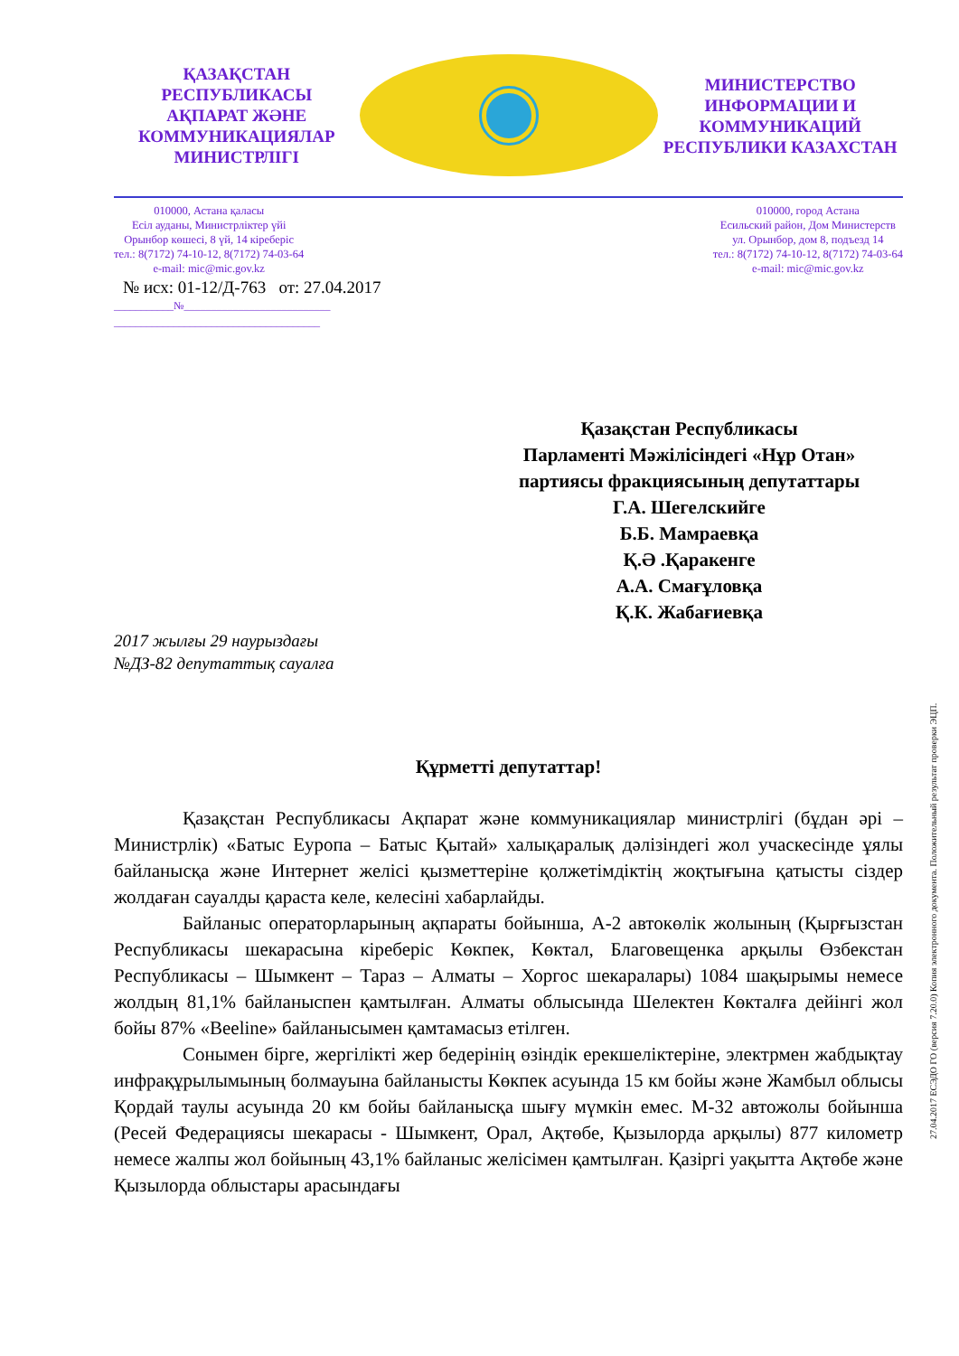ҚАЗАҚСТАН РЕСПУБЛИКАСЫ
АҚПАРАТ ЖӘНЕ
КОММУНИКАЦИЯЛАР
МИНИСТРЛІГІ
МИНИСТЕРСТВО
ИНФОРМАЦИИ И
КОММУНИКАЦИЙ
РЕСПУБЛИКИ КАЗАХСТАН
010000, Астана қаласы
Есіл ауданы, Министрліктер үйі
Орынбор көшесі, 8 үй, 14 кіреберіс
тел.: 8(7172) 74-10-12, 8(7172) 74-03-64
e-mail: mic@mic.gov.kz
010000, город Астана
Есильский район, Дом Министерств
ул. Орынбор, дом 8, подъезд 14
тел.: 8(7172) 74-10-12, 8(7172) 74-03-64
e-mail: mic@mic.gov.kz
№ исх: 01-12/Д-763 от: 27.04.2017
___________№___________________________
______________________________________
Қазақстан Республикасы
Парламенті Мәжілісіндегі «Нұр Отан»
партиясы фракциясының депутаттары
Г.А. Шегелскийге
Б.Б. Мамраевқа
Қ.Ә .Қаракенге
А.А. Смағұловқа
Қ.К. Жабағиевқа
2017 жылғы 29 наурыздағы
№ДЗ-82 депутаттық сауалға
Құрметті депутаттар!
Қазақстан Республикасы Ақпарат және коммуникациялар министрлігі (бұдан әрі – Министрлік) «Батыс Еуропа – Батыс Қытай» халықаралық дәлізіндегі жол учаскесінде ұялы байланысқа және Интернет желісі қызметтеріне қолжетімдіктің жоқтығына қатысты сіздер жолдаған сауалды қараста келе, келесіні хабарлайды.
Байланыс операторларының ақпараты бойынша, А-2 автокөлік жолының (Қырғызстан Республикасы шекарасына кіреберіс Көкпек, Көктал, Благовещенка арқылы Өзбекстан Республикасы – Шымкент – Тараз – Алматы – Хоргос шекаралары) 1084 шақырымы немесе жолдың 81,1% байланыспен қамтылған. Алматы облысында Шелектен Көкталға дейінгі жол бойы 87% «Beeline» байланысымен қамтамасыз етілген.
Сонымен бірге, жергілікті жер бедерінің өзіндік ерекшеліктеріне, электрмен жабдықтау инфрақұрылымының болмауына байланысты Көкпек асуында 15 км бойы және Жамбыл облысы Қордай таулы асуында 20 км бойы байланысқа шығу мүмкін емес. М-32 автожолы бойынша (Ресей Федерациясы шекарасы - Шымкент, Орал, Ақтөбе, Қызылорда арқылы) 877 километр немесе жалпы жол бойының 43,1% байланыс желісімен қамтылған. Қазіргі уақытта Ақтөбе және Қызылорда облыстары арасындағы
27.04.2017 ЕСЭДО ГО (версия 7.20.0) Копия электронного документа. Положительный результат проверки ЭЦП.